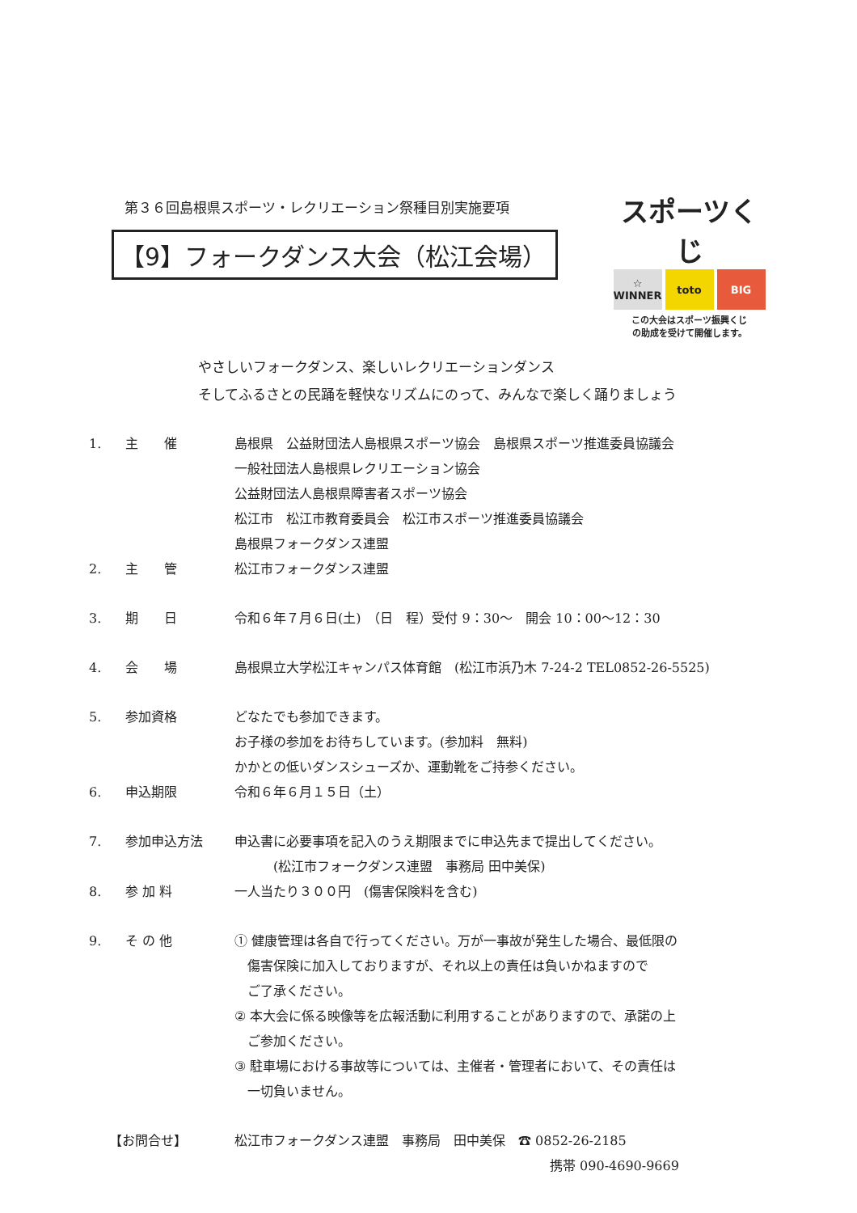第３６回島根県スポーツ・レクリエーション祭種目別実施要項
【9】フォークダンス大会（松江会場）
スポーツくじ
☆ WINNER
toto BIG
この大会はスポーツ振興くじ
の助成を受けて開催します。
やさしいフォークダンス、楽しいレクリエーションダンス
そしてふるさとの民踊を軽快なリズムにのって、みんなで楽しく踊りましょう
1. 主　　催 島根県　公益財団法人島根県スポーツ協会　島根県スポーツ推進委員協議会
一般社団法人島根県レクリエーション協会
公益財団法人島根県障害者スポーツ協会
松江市　松江市教育委員会　松江市スポーツ推進委員協議会
島根県フォークダンス連盟
2. 主　　管 松江市フォークダンス連盟
3. 期　　日 令和６年７月６日(土)　（日　程）受付 9：30～　開会 10：00～12：30
4. 会　　場 島根県立大学松江キャンパス体育館　(松江市浜乃木 7-24-2 TEL0852-26-5525)
5. 参加資格 どなたでも参加できます。
お子様の参加をお待ちしています。(参加料　無料)
かかとの低いダンスシューズか、運動靴をご持参ください。
6. 申込期限 令和６年６月１５日（土）
7. 参加申込方法 申込書に必要事項を記入のうえ期限までに申込先まで提出してください。
　　　(松江市フォークダンス連盟　事務局 田中美保)
8. 参 加 料 一人当たり３００円　(傷害保険料を含む)
9. そ の 他 ① 健康管理は各自で行ってください。万が一事故が発生した場合、最低限の
　傷害保険に加入しておりますが、それ以上の責任は負いかねますので
　ご了承ください。
② 本大会に係る映像等を広報活動に利用することがありますので、承諾の上
　ご参加ください。
③ 駐車場における事故等については、主催者・管理者において、その責任は
　一切負いません。
【お問合せ】 松江市フォークダンス連盟　事務局　田中美保　☎ 0852-26-2185
携帯 090-4690-9669